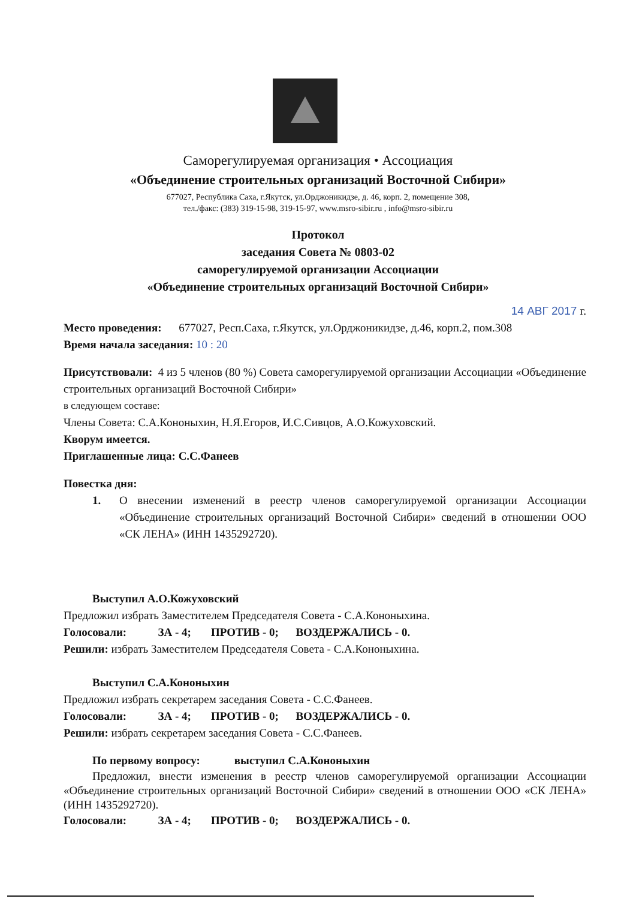Саморегулируемая организация • Ассоциация
«Объединение строительных организаций Восточной Сибири»
677027, Республика Саха, г.Якутск, ул.Орджоникидзе, д. 46, корп. 2, помещение 308,
тел./факс: (383) 319-15-98, 319-15-97, www.msro-sibir.ru , info@msro-sibir.ru
Протокол
заседания Совета № 0803-02
саморегулируемой организации Ассоциации
«Объединение строительных организаций Восточной Сибири»
14 АВГ 2017 г.
Место проведения: 677027, Респ.Саха, г.Якутск, ул.Орджоникидзе, д.46, корп.2, пом.308
Время начала заседания: 10 : 20
Присутствовали: 4 из 5 членов (80 %) Совета саморегулируемой организации Ассоциации «Объединение строительных организаций Восточной Сибири»
в следующем составе:
Члены Совета: С.А.Кононыхин, Н.Я.Егоров, И.С.Сивцов, А.О.Кожуховский.
Кворум имеется.
Приглашенные лица: С.С.Фанеев
Повестка дня:
1. О внесении изменений в реестр членов саморегулируемой организации Ассоциации «Объединение строительных организаций Восточной Сибири» сведений в отношении ООО «СК ЛЕНА» (ИНН 1435292720).
Выступил А.О.Кожуховский
Предложил избрать Заместителем Председателя Совета - С.А.Кононыхина.
Голосовали: ЗА - 4; ПРОТИВ - 0; ВОЗДЕРЖАЛИСЬ - 0.
Решили: избрать Заместителем Председателя Совета - С.А.Кононыхина.
Выступил С.А.Кононыхин
Предложил избрать секретарем заседания Совета - С.С.Фанеев.
Голосовали: ЗА - 4; ПРОТИВ - 0; ВОЗДЕРЖАЛИСЬ - 0.
Решили: избрать секретарем заседания Совета - С.С.Фанеев.
По первому вопросу: выступил С.А.Кононыхин
Предложил, внести изменения в реестр членов саморегулируемой организации Ассоциации «Объединение строительных организаций Восточной Сибири» сведений в отношении ООО «СК ЛЕНА» (ИНН 1435292720).
Голосовали: ЗА - 4; ПРОТИВ - 0; ВОЗДЕРЖАЛИСЬ - 0.